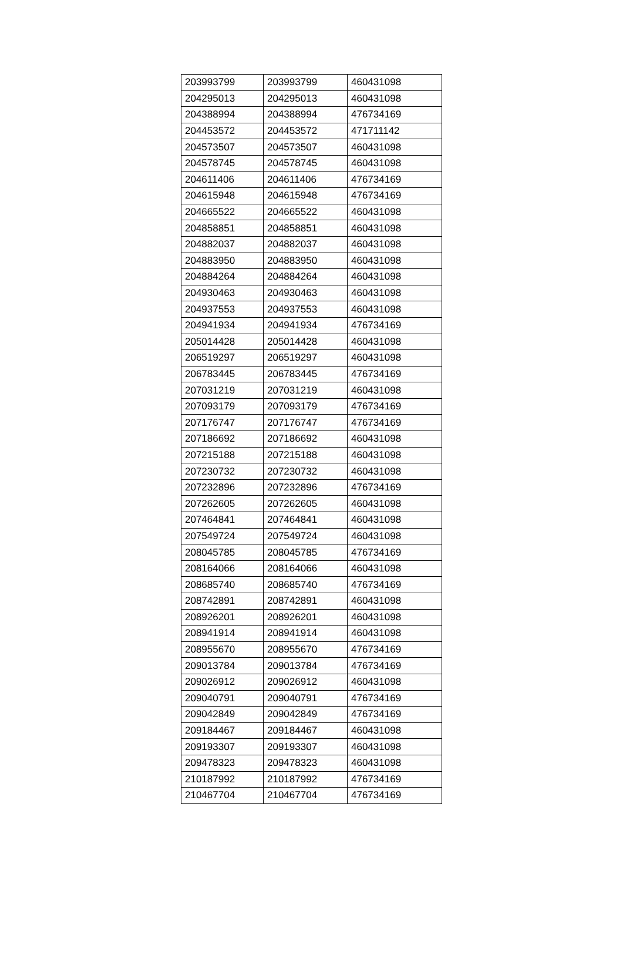| 203993799 | 203993799 | 460431098 |
| 204295013 | 204295013 | 460431098 |
| 204388994 | 204388994 | 476734169 |
| 204453572 | 204453572 | 471711142 |
| 204573507 | 204573507 | 460431098 |
| 204578745 | 204578745 | 460431098 |
| 204611406 | 204611406 | 476734169 |
| 204615948 | 204615948 | 476734169 |
| 204665522 | 204665522 | 460431098 |
| 204858851 | 204858851 | 460431098 |
| 204882037 | 204882037 | 460431098 |
| 204883950 | 204883950 | 460431098 |
| 204884264 | 204884264 | 460431098 |
| 204930463 | 204930463 | 460431098 |
| 204937553 | 204937553 | 460431098 |
| 204941934 | 204941934 | 476734169 |
| 205014428 | 205014428 | 460431098 |
| 206519297 | 206519297 | 460431098 |
| 206783445 | 206783445 | 476734169 |
| 207031219 | 207031219 | 460431098 |
| 207093179 | 207093179 | 476734169 |
| 207176747 | 207176747 | 476734169 |
| 207186692 | 207186692 | 460431098 |
| 207215188 | 207215188 | 460431098 |
| 207230732 | 207230732 | 460431098 |
| 207232896 | 207232896 | 476734169 |
| 207262605 | 207262605 | 460431098 |
| 207464841 | 207464841 | 460431098 |
| 207549724 | 207549724 | 460431098 |
| 208045785 | 208045785 | 476734169 |
| 208164066 | 208164066 | 460431098 |
| 208685740 | 208685740 | 476734169 |
| 208742891 | 208742891 | 460431098 |
| 208926201 | 208926201 | 460431098 |
| 208941914 | 208941914 | 460431098 |
| 208955670 | 208955670 | 476734169 |
| 209013784 | 209013784 | 476734169 |
| 209026912 | 209026912 | 460431098 |
| 209040791 | 209040791 | 476734169 |
| 209042849 | 209042849 | 476734169 |
| 209184467 | 209184467 | 460431098 |
| 209193307 | 209193307 | 460431098 |
| 209478323 | 209478323 | 460431098 |
| 210187992 | 210187992 | 476734169 |
| 210467704 | 210467704 | 476734169 |